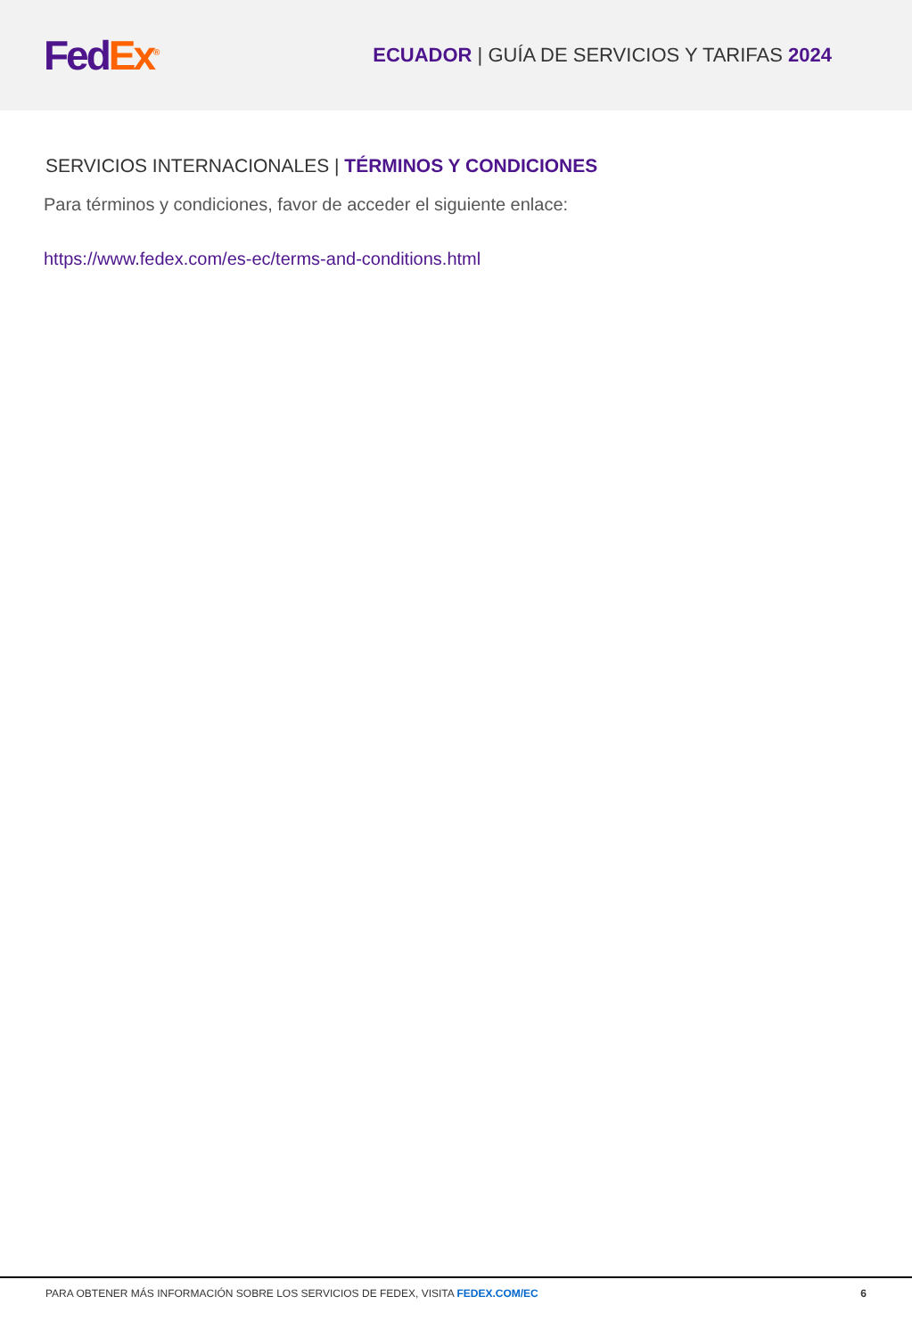Fed Ex<sup>®</sup>
ECUADOR | GUÍA DE SERVICIOS Y TARIFAS 2024
SERVICIOS INTERNACIONALES | TÉRMINOS Y CONDICIONES
Para términos y condiciones, favor de acceder el siguiente enlace:
https://www.fedex.com/es-ec/terms-and-conditions.html
PARA OBTENER MÁS INFORMACIÓN SOBRE LOS SERVICIOS DE FEDEX, VISITA FEDEX.COM/EC 6